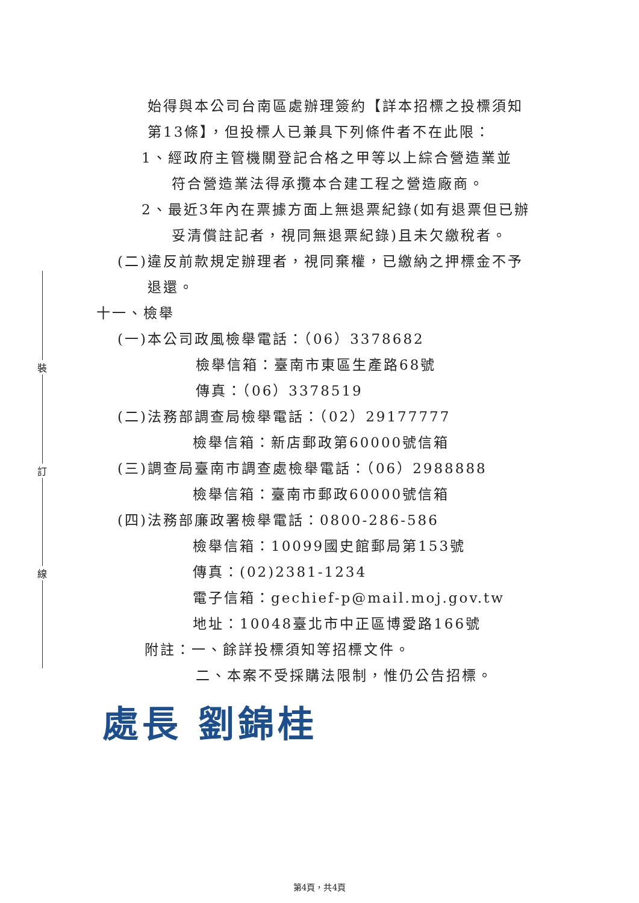裝
訂
線
始得與本公司台南區處辦理簽約【詳本招標之投標須知
第13條】，但投標人已兼具下列條件者不在此限：
1、經政府主管機關登記合格之甲等以上綜合營造業並
符合營造業法得承攬本合建工程之營造廠商。
2、最近3年內在票據方面上無退票紀錄(如有退票但已辦
妥清償註記者，視同無退票紀錄)且未欠繳稅者。
(二)違反前款規定辦理者，視同棄權，已繳納之押標金不予
退還。
十一、檢舉
(一)本公司政風檢舉電話：（06）3378682
檢舉信箱：臺南市東區生產路68號
傳真：（06）3378519
(二)法務部調查局檢舉電話：（02）29177777
檢舉信箱：新店郵政第60000號信箱
(三)調查局臺南市調查處檢舉電話：（06）2988888
檢舉信箱：臺南市郵政60000號信箱
(四)法務部廉政署檢舉電話：0800-286-586
檢舉信箱：10099國史館郵局第153號
傳真：(02)2381-1234
電子信箱：gechief-p@mail.moj.gov.tw
地址：10048臺北市中正區博愛路166號
附註：一、餘詳投標須知等招標文件。
二、本案不受採購法限制，惟仍公告招標。
處長 劉錦桂
第4頁，共4頁